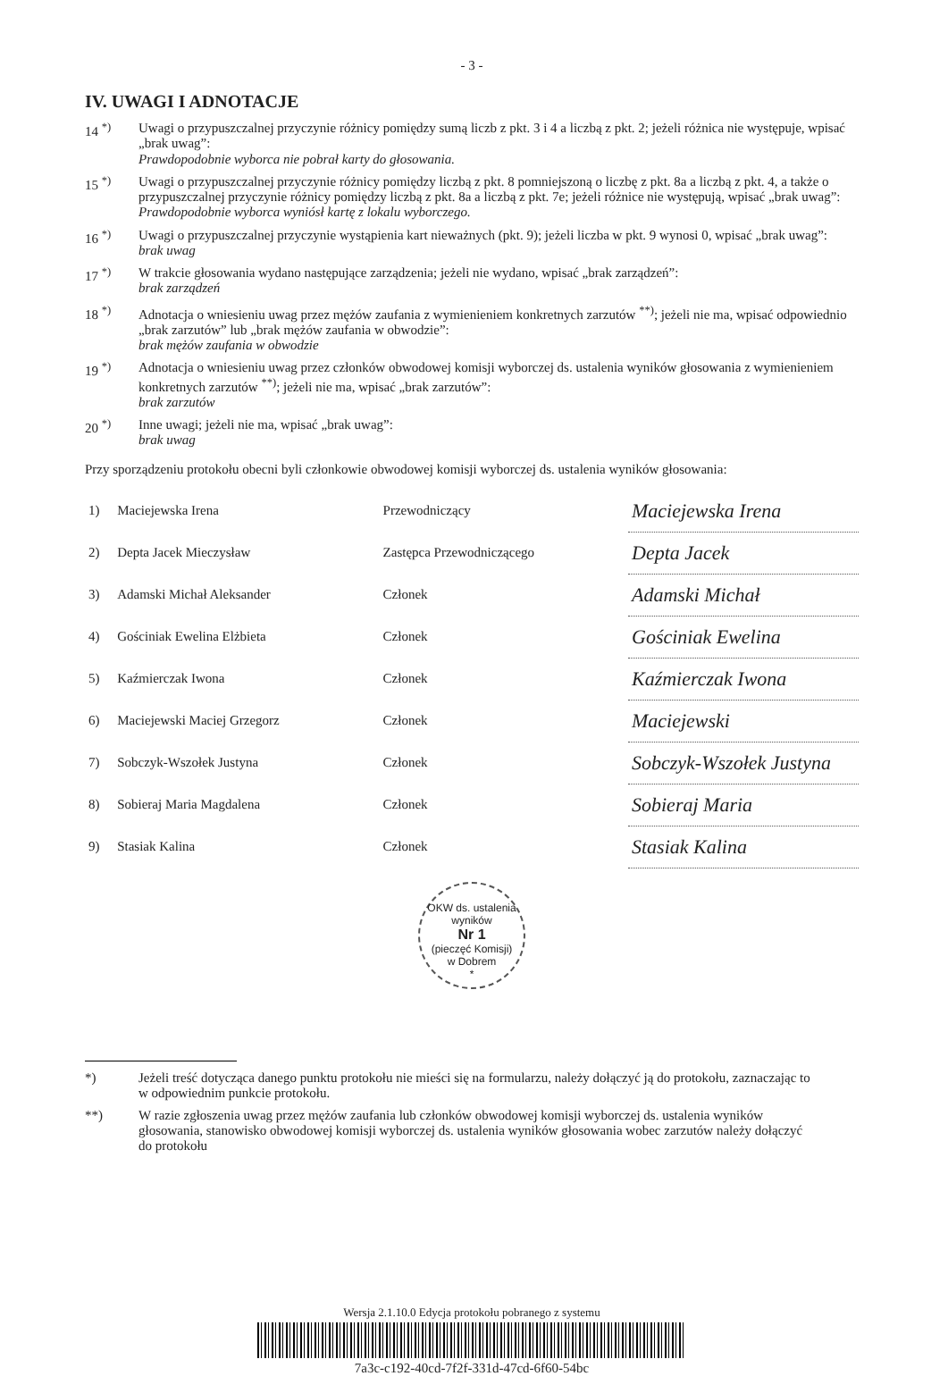- 3 -
IV. UWAGI I ADNOTACJE
14 <sup>*)</sup> Uwagi o przypuszczalnej przyczynie różnicy pomiędzy sumą liczb z pkt. 3 i 4 a liczbą z pkt. 2; jeżeli różnica nie występuje, wpisać „brak uwag”:
Prawdopodobnie wyborca nie pobrał karty do głosowania.
15 <sup>*)</sup> Uwagi o przypuszczalnej przyczynie różnicy pomiędzy liczbą z pkt. 8 pomniejszoną o liczbę z pkt. 8a a liczbą z pkt. 4, a także o przypuszczalnej przyczynie różnicy pomiędzy liczbą z pkt. 8a a liczbą z pkt. 7e; jeżeli różnice nie występują, wpisać „brak uwag”:
Prawdopodobnie wyborca wyniósł kartę z lokalu wyborczego.
16 <sup>*)</sup> Uwagi o przypuszczalnej przyczynie wystąpienia kart nieważnych (pkt. 9); jeżeli liczba w pkt. 9 wynosi 0, wpisać „brak uwag”:
brak uwag
17 <sup>*)</sup> W trakcie głosowania wydano następujące zarządzenia; jeżeli nie wydano, wpisać „brak zarządzeń”:
brak zarządzeń
18 <sup>*)</sup> Adnotacja o wniesieniu uwag przez mężów zaufania z wymienieniem konkretnych zarzutów <sup>**)</sup>; jeżeli nie ma, wpisać odpowiednio „brak zarzutów” lub „brak mężów zaufania w obwodzie”:
brak mężów zaufania w obwodzie
19 <sup>*)</sup> Adnotacja o wniesieniu uwag przez członków obwodowej komisji wyborczej ds. ustalenia wyników głosowania z wymienieniem konkretnych zarzutów <sup>**)</sup>; jeżeli nie ma, wpisać „brak zarzutów”:
brak zarzutów
20 <sup>*)</sup> Inne uwagi; jeżeli nie ma, wpisać „brak uwag”:
brak uwag
Przy sporządzeniu protokołu obecni byli członkowie obwodowej komisji wyborczej ds. ustalenia wyników głosowania:
| 1) | Maciejewska Irena | Przewodniczący | Maciejewska Irena |
| 2) | Depta Jacek Mieczysław | Zastępca Przewodniczącego | Depta Jacek |
| 3) | Adamski Michał Aleksander | Członek | Adamski Michał |
| 4) | Gościniak Ewelina Elżbieta | Członek | Gościniak Ewelina |
| 5) | Kaźmierczak Iwona | Członek | Kaźmierczak Iwona |
| 6) | Maciejewski Maciej Grzegorz | Członek | Maciejewski |
| 7) | Sobczyk-Wszołek Justyna | Członek | Sobczyk-Wszołek Justyna |
| 8) | Sobieraj Maria Magdalena | Członek | Sobieraj Maria |
| 9) | Stasiak Kalina | Członek | Stasiak Kalina |
OKW ds. ustalenia wyników
Nr 1
(pieczęć Komisji)
w Dobrem
*
*) Jeżeli treść dotycząca danego punktu protokołu nie mieści się na formularzu, należy dołączyć ją do protokołu, zaznaczając to w odpowiednim punkcie protokołu.
**) W razie zgłoszenia uwag przez mężów zaufania lub członków obwodowej komisji wyborczej ds. ustalenia wyników głosowania, stanowisko obwodowej komisji wyborczej ds. ustalenia wyników głosowania wobec zarzutów należy dołączyć do protokołu
Wersja 2.1.10.0 Edycja protokołu pobranego z systemu
7a3c-c192-40cd-7f2f-331d-47cd-6f60-54bc